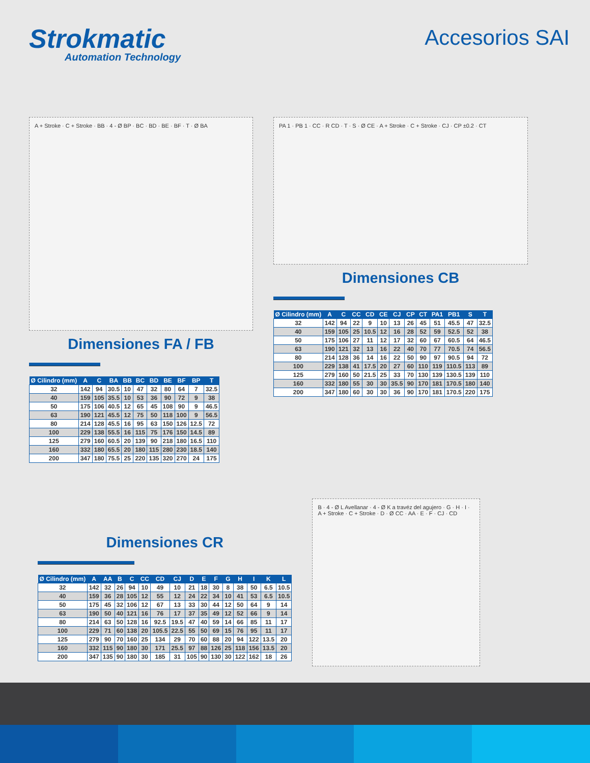Strokmatic
Automation Technology
Accesorios SAI
A + Stroke · C + Stroke · BB · 4 - Ø BP · BC · BD · BE · BF · T · Ø BA
Dimensiones FA / FB
| Ø Cilindro (mm) | A | C | BA | BB | BC | BD | BE | BF | BP | T |
| --- | --- | --- | --- | --- | --- | --- | --- | --- | --- | --- |
| 32 | 142 | 94 | 30.5 | 10 | 47 | 32 | 80 | 64 | 7 | 32.5 |
| 40 | 159 | 105 | 35.5 | 10 | 53 | 36 | 90 | 72 | 9 | 38 |
| 50 | 175 | 106 | 40.5 | 12 | 65 | 45 | 108 | 90 | 9 | 46.5 |
| 63 | 190 | 121 | 45.5 | 12 | 75 | 50 | 118 | 100 | 9 | 56.5 |
| 80 | 214 | 128 | 45.5 | 16 | 95 | 63 | 150 | 126 | 12.5 | 72 |
| 100 | 229 | 138 | 55.5 | 16 | 115 | 75 | 176 | 150 | 14.5 | 89 |
| 125 | 279 | 160 | 60.5 | 20 | 139 | 90 | 218 | 180 | 16.5 | 110 |
| 160 | 332 | 180 | 65.5 | 20 | 180 | 115 | 280 | 230 | 18.5 | 140 |
| 200 | 347 | 180 | 75.5 | 25 | 220 | 135 | 320 | 270 | 24 | 175 |
PA 1 · PB 1 · CC · R CD · T · S · Ø CE · A + Stroke · C + Stroke · CJ · CP ±0.2 · CT
Dimensiones CB
| Ø Cilindro (mm) | A | C | CC | CD | CE | CJ | CP | CT | PA1 | PB1 | S | T |
| --- | --- | --- | --- | --- | --- | --- | --- | --- | --- | --- | --- | --- |
| 32 | 142 | 94 | 22 | 9 | 10 | 13 | 26 | 45 | 51 | 45.5 | 47 | 32.5 |
| 40 | 159 | 105 | 25 | 10.5 | 12 | 16 | 28 | 52 | 59 | 52.5 | 52 | 38 |
| 50 | 175 | 106 | 27 | 11 | 12 | 17 | 32 | 60 | 67 | 60.5 | 64 | 46.5 |
| 63 | 190 | 121 | 32 | 13 | 16 | 22 | 40 | 70 | 77 | 70.5 | 74 | 56.5 |
| 80 | 214 | 128 | 36 | 14 | 16 | 22 | 50 | 90 | 97 | 90.5 | 94 | 72 |
| 100 | 229 | 138 | 41 | 17.5 | 20 | 27 | 60 | 110 | 119 | 110.5 | 113 | 89 |
| 125 | 279 | 160 | 50 | 21.5 | 25 | 33 | 70 | 130 | 139 | 130.5 | 139 | 110 |
| 160 | 332 | 180 | 55 | 30 | 30 | 35.5 | 90 | 170 | 181 | 170.5 | 180 | 140 |
| 200 | 347 | 180 | 60 | 30 | 30 | 36 | 90 | 170 | 181 | 170.5 | 220 | 175 |
Dimensiones CR
| Ø Cilindro (mm) | A | AA | B | C | CC | CD | CJ | D | E | F | G | H | I | K | L |
| --- | --- | --- | --- | --- | --- | --- | --- | --- | --- | --- | --- | --- | --- | --- | --- |
| 32 | 142 | 32 | 26 | 94 | 10 | 49 | 10 | 21 | 18 | 30 | 8 | 38 | 50 | 6.5 | 10.5 |
| 40 | 159 | 36 | 28 | 105 | 12 | 55 | 12 | 24 | 22 | 34 | 10 | 41 | 53 | 6.5 | 10.5 |
| 50 | 175 | 45 | 32 | 106 | 12 | 67 | 13 | 33 | 30 | 44 | 12 | 50 | 64 | 9 | 14 |
| 63 | 190 | 50 | 40 | 121 | 16 | 76 | 17 | 37 | 35 | 49 | 12 | 52 | 66 | 9 | 14 |
| 80 | 214 | 63 | 50 | 128 | 16 | 92.5 | 19.5 | 47 | 40 | 59 | 14 | 66 | 85 | 11 | 17 |
| 100 | 229 | 71 | 60 | 138 | 20 | 105.5 | 22.5 | 55 | 50 | 69 | 15 | 76 | 95 | 11 | 17 |
| 125 | 279 | 90 | 70 | 160 | 25 | 134 | 29 | 70 | 60 | 88 | 20 | 94 | 122 | 13.5 | 20 |
| 160 | 332 | 115 | 90 | 180 | 30 | 171 | 25.5 | 97 | 88 | 126 | 25 | 118 | 156 | 13.5 | 20 |
| 200 | 347 | 135 | 90 | 180 | 30 | 185 | 31 | 105 | 90 | 130 | 30 | 122 | 162 | 18 | 26 |
B · 4 - Ø L Avellanar · 4 - Ø K a travéz del agujero · G · H · I · A + Stroke · C + Stroke · D · Ø CC · AA · E · F · CJ · CD